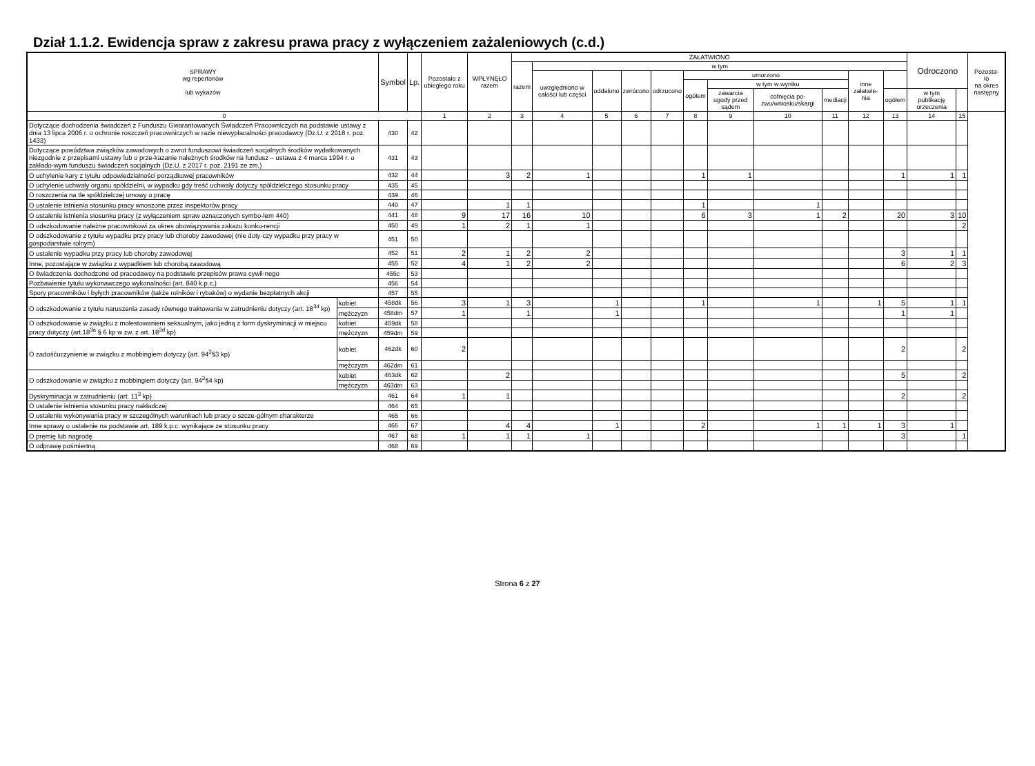Dział 1.1.2. Ewidencja spraw z zakresu prawa pracy z wyłączeniem zażaleniowych (c.d.)
| SPRAWY wg repertoriów lub wykazów | | Symbol | Lp. | Pozostało z ubiegłego roku | WPŁYNĘŁO razem | ZAŁATWIONO | | | | | | | | | | | Odroczono | | Pozosta- ło na okres następny |
| --- | --- | --- | --- | --- | --- | --- | --- | --- | --- | --- | --- | --- | --- | --- | --- | --- | --- | --- | --- |
| | | | | | | razem | w tym | | | | | | | | | | | | |
| | | | | | | | uwzględniono w całości lub części | oddalono | zwrócono | odrzucono | umorzono | | | | inne załatwie-nia | | | | |
| | | | | | | | | | | | ogółem | w tym w wyniku | | | | | | | |
| | | | | | | | | | | | | zawarcia ugody przed sądem | cofnięcia po-zwu/wniosku/skargi | mediacji | | ogółem | w tym publikację orzeczenia | | |
| 0 | | | | 1 | 2 | 3 | 4 | 5 | 6 | 7 | 8 | 9 | 10 | 11 | 12 | 13 | 14 | 15 | |
| Dotyczące dochodzenia świadczeń z Funduszu Gwarantowanych Świadczeń Pracowniczych na podstawie ustawy z dnia 13 lipca 2006 r. o ochronie roszczeń pracowniczych w razie niewypłacalności pracodawcy (Dz.U. z 2018 r. poz. 1433) | | 430 | 42 | | | | | | | | | | | | | | | | |
| Dotyczące powództwa związków zawodowych o zwrot funduszowi świadczeń socjalnych środków wydatkowanych niezgodnie z przepisami ustawy lub o prze-kazanie należnych środków na fundusz – ustawa z 4 marca 1994 r. o zakłado-wym funduszu świadczeń socjalnych (Dz.U. z 2017 r. poz. 2191 ze zm.) | | 431 | 43 | | | | | | | | | | | | | | | | |
| O uchylenie kary z tytułu odpowiedzialności porządkowej pracowników | | 432 | 44 | | 3 | 2 | 1 | | | | 1 | 1 | | | | 1 | 1 | 1 | |
| O uchylenie uchwały organu spółdzielni, w wypadku gdy treść uchwały dotyczy spółdzielczego stosunku pracy | | 435 | 45 | | | | | | | | | | | | | | | | |
| O roszczenia na tle spółdzielczej umowy o pracę | | 439 | 46 | | | | | | | | | | | | | | | | |
| O ustalenie istnienia stosunku pracy wnoszone przez inspektorów pracy | | 440 | 47 | | 1 | 1 | | | | | 1 | | 1 | | | | | | |
| O ustalenie istnienia stosunku pracy (z wyłączeniem spraw oznaczonych symbo-lem 440) | | 441 | 48 | 9 | 17 | 16 | 10 | | | | 6 | 3 | 1 | 2 | | 20 | 3 | 10 | |
| O odszkodowanie należne pracownikowi za okres obowiązywania zakazu konku-rencji | | 450 | 49 | 1 | 2 | 1 | 1 | | | | | | | | | | | 2 | |
| O odszkodowanie z tytułu wypadku przy pracy lub choroby zawodowej (nie doty-czy wypadku przy pracy w gospodarstwie rolnym) | | 451 | 50 | | | | | | | | | | | | | | | | |
| O ustalenie wypadku przy pracy lub choroby zawodowej | | 452 | 51 | 2 | 1 | 2 | 2 | | | | | | | | | 3 | 1 | 1 | |
| Inne, pozostające w związku z wypadkiem lub chorobą zawodową | | 455 | 52 | 4 | 1 | 2 | 2 | | | | | | | | | 6 | 2 | 3 | |
| O świadczenia dochodzone od pracodawcy na podstawie przepisów prawa cywil-nego | | 455c | 53 | | | | | | | | | | | | | | | | |
| Pozbawienie tytułu wykonawczego wykonalności (art. 840 k.p.c.) | | 456 | 54 | | | | | | | | | | | | | | | | |
| Spory pracowników i byłych pracowników (także rolników i rybaków) o wydanie bezpłatnych akcji | | 457 | 55 | | | | | | | | | | | | | | | | |
| O odszkodowanie z tytułu naruszenia zasady równego traktowania w zatrudnieniu dotyczy (art. 18<sup>3d</sup> kp) | kobiet | 458dk | 56 | 3 | 1 | 3 | | 1 | | | 1 | | 1 | | 1 | 5 | 1 | 1 | |
| | mężczyzn | 458dm | 57 | 1 | | 1 | | 1 | | | | | | | | 1 | 1 | | |
| O odszkodowanie w związku z molestowaniem seksualnym, jako jedną z form dyskryminacji w miejscu pracy dotyczy (art.18<sup>3a</sup> § 6 kp w zw. z art. 18<sup>3d</sup> kp) | kobiet | 459dk | 58 | | | | | | | | | | | | | | | | |
| | mężczyzn | 459dm | 59 | | | | | | | | | | | | | | | | |
| O zadośćuczynienie w związku z mobbingiem dotyczy (art. 94<sup>3</sup>§3 kp) | kobiet | 462dk | 60 | 2 | | | | | | | | | | | | 2 | | 2 | |
| | mężczyzn | 462dm | 61 | | | | | | | | | | | | | | | | |
| O odszkodowanie w związku z mobbingiem dotyczy (art. 94<sup>3</sup>§4 kp) | kobiet | 463dk | 62 | | 2 | | | | | | | | | | | 5 | | 2 | |
| | mężczyzn | 463dm | 63 | | | | | | | | | | | | | | | | |
| Dyskryminacja w zatrudnieniu (art. 11<sup>3</sup> kp) | | 461 | 64 | 1 | 1 | | | | | | | | | | | 2 | | 2 | |
| O ustalenie istnienia stosunku pracy nakładczej | | 464 | 65 | | | | | | | | | | | | | | | | |
| O ustalenie wykonywania pracy w szczególnych warunkach lub pracy o szcze-gólnym charakterze | | 465 | 66 | | | | | | | | | | | | | | | | |
| Inne sprawy o ustalenie na podstawie art. 189 k.p.c. wynikające ze stosunku pracy | | 466 | 67 | | 4 | 4 | | 1 | | | 2 | | 1 | 1 | 1 | 3 | 1 | | |
| O premię lub nagrodę | | 467 | 68 | 1 | 1 | 1 | 1 | | | | | | | | | 3 | | 1 | |
| O odprawę pośmiertną | | 468 | 69 | | | | | | | | | | | | | | | | |
Strona 6 z 27